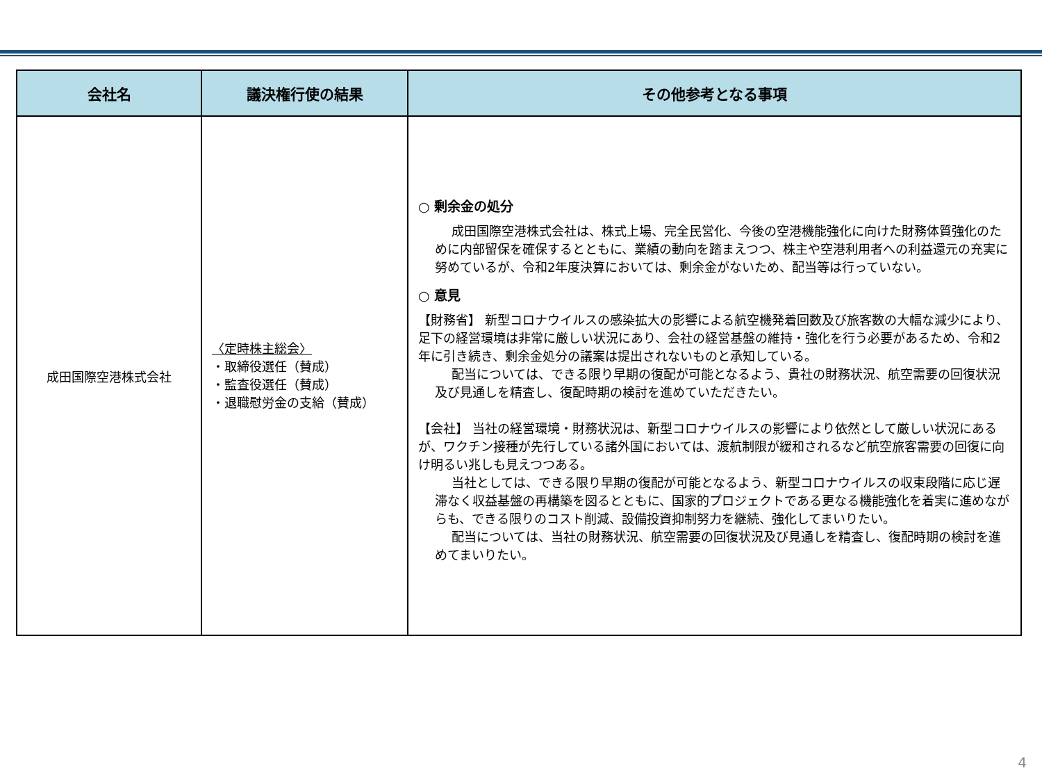| 会社名 | 議決権行使の結果 | その他参考となる事項 |
| --- | --- | --- |
| 成田国際空港株式会社 | 〈定時株主総会〉 ・取締役選任（賛成） ・監査役選任（賛成） ・退職慰労金の支給（賛成） | ○ 剰余金の処分 成田国際空港株式会社は、株式上場、完全民営化、今後の空港機能強化に向けた財務体質強化のために内部留保を確保するとともに、業績の動向を踏まえつつ、株主や空港利用者への利益還元の充実に努めているが、令和2年度決算においては、剰余金がないため、配当等は行っていない。 ○ 意見 【財務省】 新型コロナウイルスの感染拡大の影響による航空機発着回数及び旅客数の大幅な減少により、足下の経営環境は非常に厳しい状況にあり、会社の経営基盤の維持・強化を行う必要があるため、令和2年に引き続き、剰余金処分の議案は提出されないものと承知している。 配当については、できる限り早期の復配が可能となるよう、貴社の財務状況、航空需要の回復状況及び見通しを精査し、復配時期の検討を進めていただきたい。 【会社】 当社の経営環境・財務状況は、新型コロナウイルスの影響により依然として厳しい状況にあるが、ワクチン接種が先行している諸外国においては、渡航制限が緩和されるなど航空旅客需要の回復に向け明るい兆しも見えつつある。 当社としては、できる限り早期の復配が可能となるよう、新型コロナウイルスの収束段階に応じ遅滞なく収益基盤の再構築を図るとともに、国家的プロジェクトである更なる機能強化を着実に進めながらも、できる限りのコスト削減、設備投資抑制努力を継続、強化してまいりたい。 配当については、当社の財務状況、航空需要の回復状況及び見通しを精査し、復配時期の検討を進めてまいりたい。 |
4